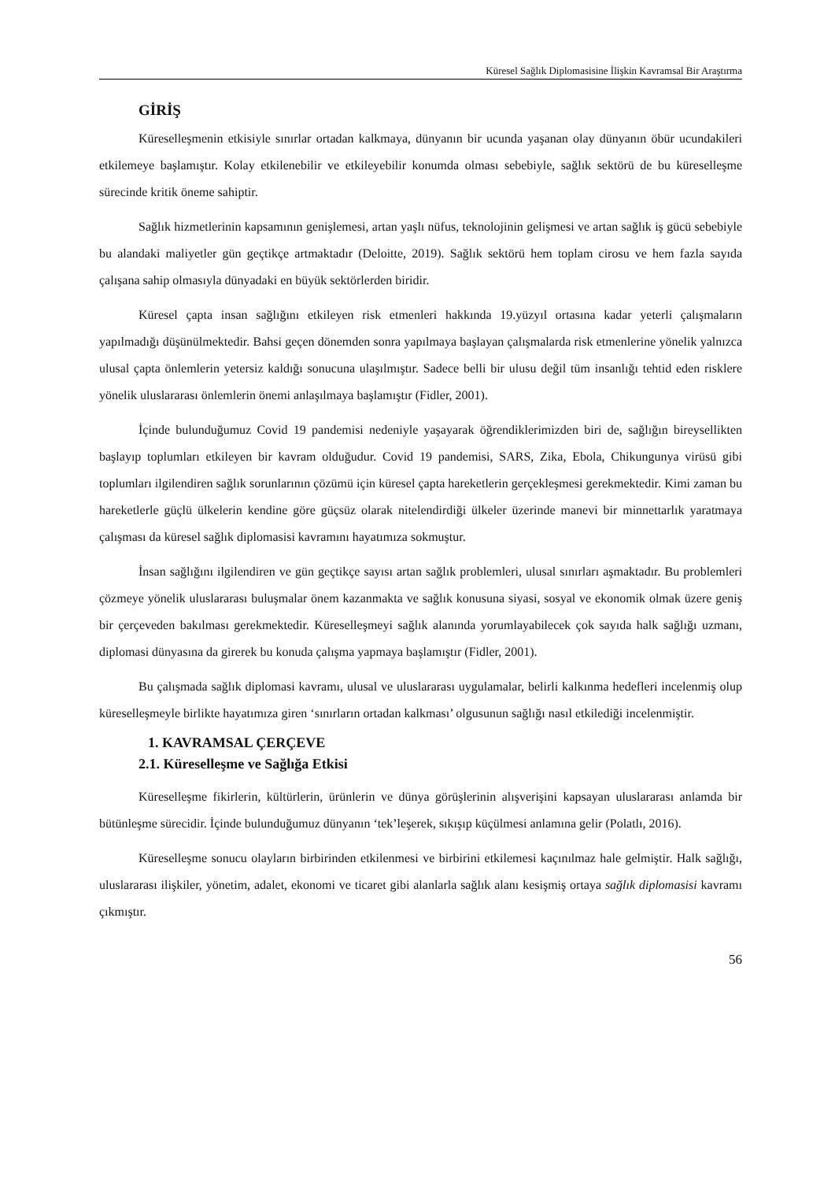Küresel Sağlık Diplomasisine İlişkin Kavramsal Bir Araştırma
GİRİŞ
Küreselleşmenin etkisiyle sınırlar ortadan kalkmaya, dünyanın bir ucunda yaşanan olay dünyanın öbür ucundakileri etkilemeye başlamıştır. Kolay etkilenebilir ve etkileyebilir konumda olması sebebiyle, sağlık sektörü de bu küreselleşme sürecinde kritik öneme sahiptir.
Sağlık hizmetlerinin kapsamının genişlemesi, artan yaşlı nüfus, teknolojinin gelişmesi ve artan sağlık iş gücü sebebiyle bu alandaki maliyetler gün geçtikçe artmaktadır (Deloitte, 2019). Sağlık sektörü hem toplam cirosu ve hem fazla sayıda çalışana sahip olmasıyla dünyadaki en büyük sektörlerden biridir.
Küresel çapta insan sağlığını etkileyen risk etmenleri hakkında 19.yüzyıl ortasına kadar yeterli çalışmaların yapılmadığı düşünülmektedir. Bahsi geçen dönemden sonra yapılmaya başlayan çalışmalarda risk etmenlerine yönelik yalnızca ulusal çapta önlemlerin yetersiz kaldığı sonucuna ulaşılmıştır. Sadece belli bir ulusu değil tüm insanlığı tehtid eden risklere yönelik uluslararası önlemlerin önemi anlaşılmaya başlamıştır (Fidler, 2001).
İçinde bulunduğumuz Covid 19 pandemisi nedeniyle yaşayarak öğrendiklerimizden biri de, sağlığın bireysellikten başlayıp toplumları etkileyen bir kavram olduğudur. Covid 19 pandemisi, SARS, Zika, Ebola, Chikungunya virüsü gibi toplumları ilgilendiren sağlık sorunlarının çözümü için küresel çapta hareketlerin gerçekleşmesi gerekmektedir. Kimi zaman bu hareketlerle güçlü ülkelerin kendine göre güçsüz olarak nitelendirdiği ülkeler üzerinde manevi bir minnettarlık yaratmaya çalışması da küresel sağlık diplomasisi kavramını hayatımıza sokmuştur.
İnsan sağlığını ilgilendiren ve gün geçtikçe sayısı artan sağlık problemleri, ulusal sınırları aşmaktadır. Bu problemleri çözmeye yönelik uluslararası buluşmalar önem kazanmakta ve sağlık konusuna siyasi, sosyal ve ekonomik olmak üzere geniş bir çerçeveden bakılması gerekmektedir. Küreselleşmeyi sağlık alanında yorumlayabilecek çok sayıda halk sağlığı uzmanı, diplomasi dünyasına da girerek bu konuda çalışma yapmaya başlamıştır (Fidler, 2001).
Bu çalışmada sağlık diplomasi kavramı, ulusal ve uluslararası uygulamalar, belirli kalkınma hedefleri incelenmiş olup küreselleşmeyle birlikte hayatımıza giren ‘sınırların ortadan kalkması’ olgusunun sağlığı nasıl etkilediği incelenmiştir.
1. KAVRAMSAL ÇERÇEVE
2.1. Küreselleşme ve Sağlığa Etkisi
Küreselleşme fikirlerin, kültürlerin, ürünlerin ve dünya görüşlerinin alışverişini kapsayan uluslararası anlamda bir bütünleşme sürecidir. İçinde bulunduğumuz dünyanın ‘tek’leşerek, sıkışıp küçülmesi anlamına gelir (Polatlı, 2016).
Küreselleşme sonucu olayların birbirinden etkilenmesi ve birbirini etkilemesi kaçınılmaz hale gelmiştir. Halk sağlığı, uluslararası ilişkiler, yönetim, adalet, ekonomi ve ticaret gibi alanlarla sağlık alanı kesişmiş ortaya sağlık diplomasisi kavramı çıkmıştır.
56